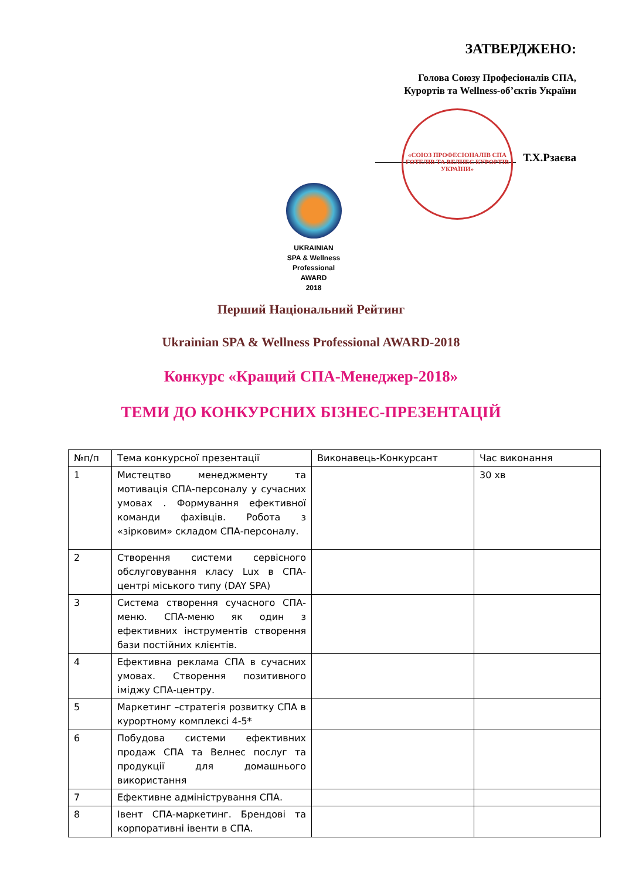ЗАТВЕРДЖЕНО:
Голова Союзу Професіоналів СПА,
Курортів та Wellness-об’єктів України
«СОЮЗ ПРОФЕСІОНАЛІВ СПА ГОТЕЛІВ ТА ВЕЛНЕС КУРОРТІВ УКРАЇНИ»
Т.Х.Рзаєва
UKRAINIAN
SPA & Wellness
Professional
AWARD
2018
Перший Національний Рейтинг
Ukrainian SPA & Wellness Professional AWARD-2018
Конкурс «Кращий СПА-Менеджер-2018»
ТЕМИ ДО КОНКУРСНИХ БІЗНЕС-ПРЕЗЕНТАЦІЙ
| №п/п | Тема конкурсної презентації | Виконавець-Конкурсант | Час виконання |
| --- | --- | --- | --- |
| 1 | Мистецтво менеджменту та мотивація СПА-персоналу у сучасних умовах . Формування ефективної команди фахівців. Робота з «зірковим» складом СПА-персоналу. | | 30 хв |
| 2 | Створення системи сервісного обслуговування класу Lux в СПА-центрі міського типу (DAY SPA) | | |
| 3 | Система створення сучасного СПА-меню. СПА-меню як один з ефективних інструментів створення бази постійних клієнтів. | | |
| 4 | Ефективна реклама СПА в сучасних умовах. Створення позитивного іміджу СПА-центру. | | |
| 5 | Маркетинг –стратегія розвитку СПА в курортному комплексі 4-5* | | |
| 6 | Побудова системи ефективних продаж СПА та Велнес послуг та продукції для домашнього використання | | |
| 7 | Ефективне адміністрування СПА. | | |
| 8 | Івент СПА-маркетинг. Брендові та корпоративні івенти в СПА. | | |